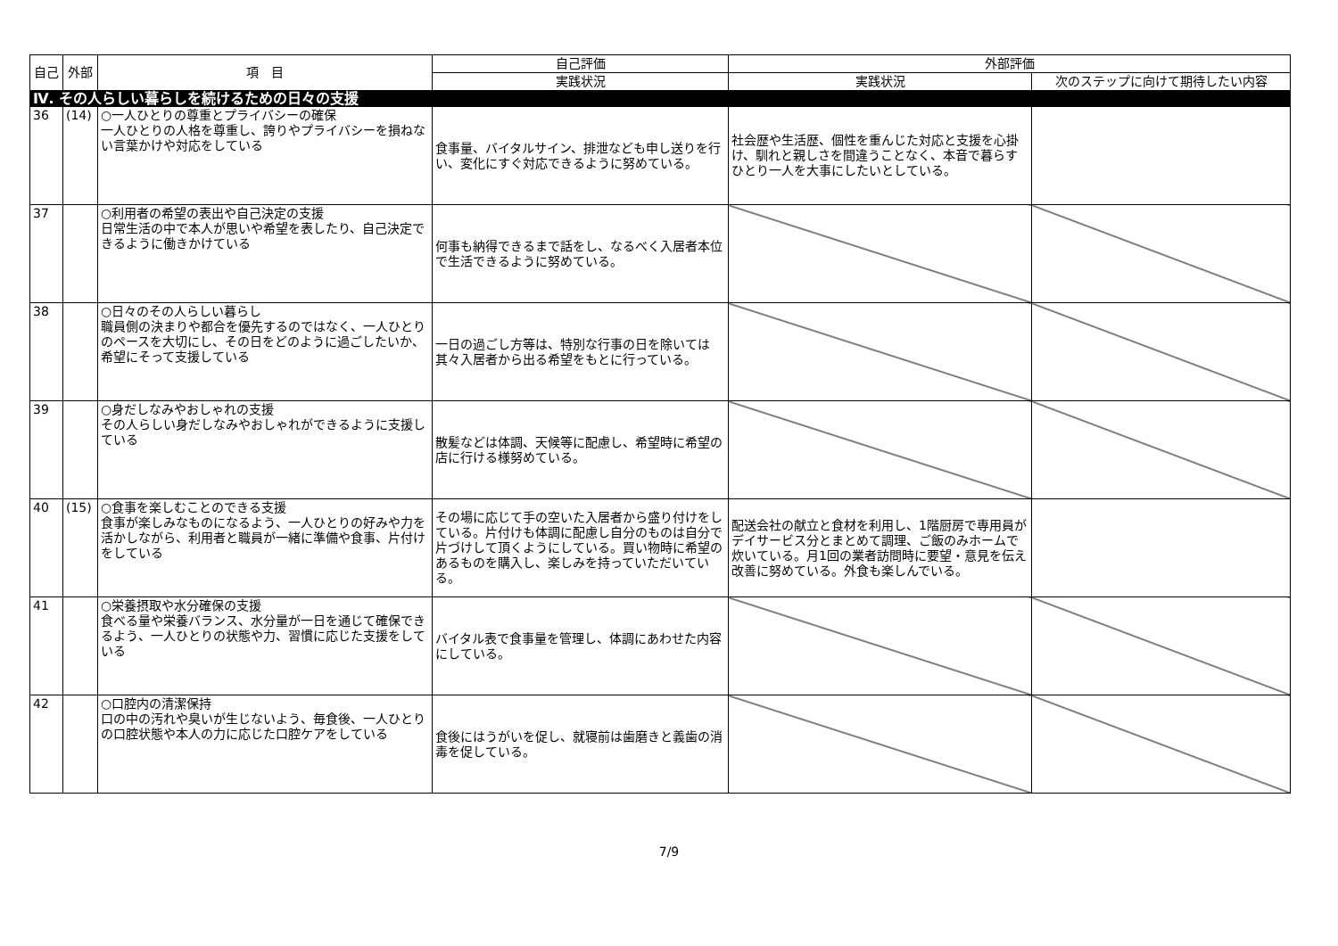| 自己 | 外部 | 項 目 | 自己評価 | 外部評価 | |
| --- | --- | --- | --- | --- | --- |
| | | | 実践状況 | 実践状況 | 次のステップに向けて期待したい内容 |
| Ⅳ. その人らしい暮らしを続けるための日々の支援 | | | | | |
| 36 | (14) | ○一人ひとりの尊重とプライバシーの確保 一人ひとりの人格を尊重し、誇りやプライバシーを損ねない言葉かけや対応をしている | 食事量、バイタルサイン、排泄なども申し送りを行い、変化にすぐ対応できるように努めている。 | 社会歴や生活歴、個性を重んじた対応と支援を心掛け、馴れと親しさを間違うことなく、本音で暮らすひとり一人を大事にしたいとしている。 | |
| 37 | | ○利用者の希望の表出や自己決定の支援 日常生活の中で本人が思いや希望を表したり、自己決定できるように働きかけている | 何事も納得できるまで話をし、なるべく入居者本位で生活できるように努めている。 | | |
| 38 | | ○日々のその人らしい暮らし 職員側の決まりや都合を優先するのではなく、一人ひとりのペースを大切にし、その日をどのように過ごしたいか、希望にそって支援している | 一日の過ごし方等は、特別な行事の日を除いては其々入居者から出る希望をもとに行っている。 | | |
| 39 | | ○身だしなみやおしゃれの支援 その人らしい身だしなみやおしゃれができるように支援している | 散髪などは体調、天候等に配慮し、希望時に希望の店に行ける様努めている。 | | |
| 40 | (15) | ○食事を楽しむことのできる支援 食事が楽しみなものになるよう、一人ひとりの好みや力を活かしながら、利用者と職員が一緒に準備や食事、片付けをしている | その場に応じて手の空いた入居者から盛り付けをしている。片付けも体調に配慮し自分のものは自分で片づけして頂くようにしている。買い物時に希望のあるものを購入し、楽しみを持っていただいている。 | 配送会社の献立と食材を利用し、1階厨房で専用員がデイサービス分とまとめて調理、ご飯のみホームで炊いている。月1回の業者訪問時に要望・意見を伝え改善に努めている。外食も楽しんでいる。 | |
| 41 | | ○栄養摂取や水分確保の支援 食べる量や栄養バランス、水分量が一日を通じて確保できるよう、一人ひとりの状態や力、習慣に応じた支援をしている | バイタル表で食事量を管理し、体調にあわせた内容にしている。 | | |
| 42 | | ○口腔内の清潔保持 口の中の汚れや臭いが生じないよう、毎食後、一人ひとりの口腔状態や本人の力に応じた口腔ケアをしている | 食後にはうがいを促し、就寝前は歯磨きと義歯の消毒を促している。 | | |
7/9